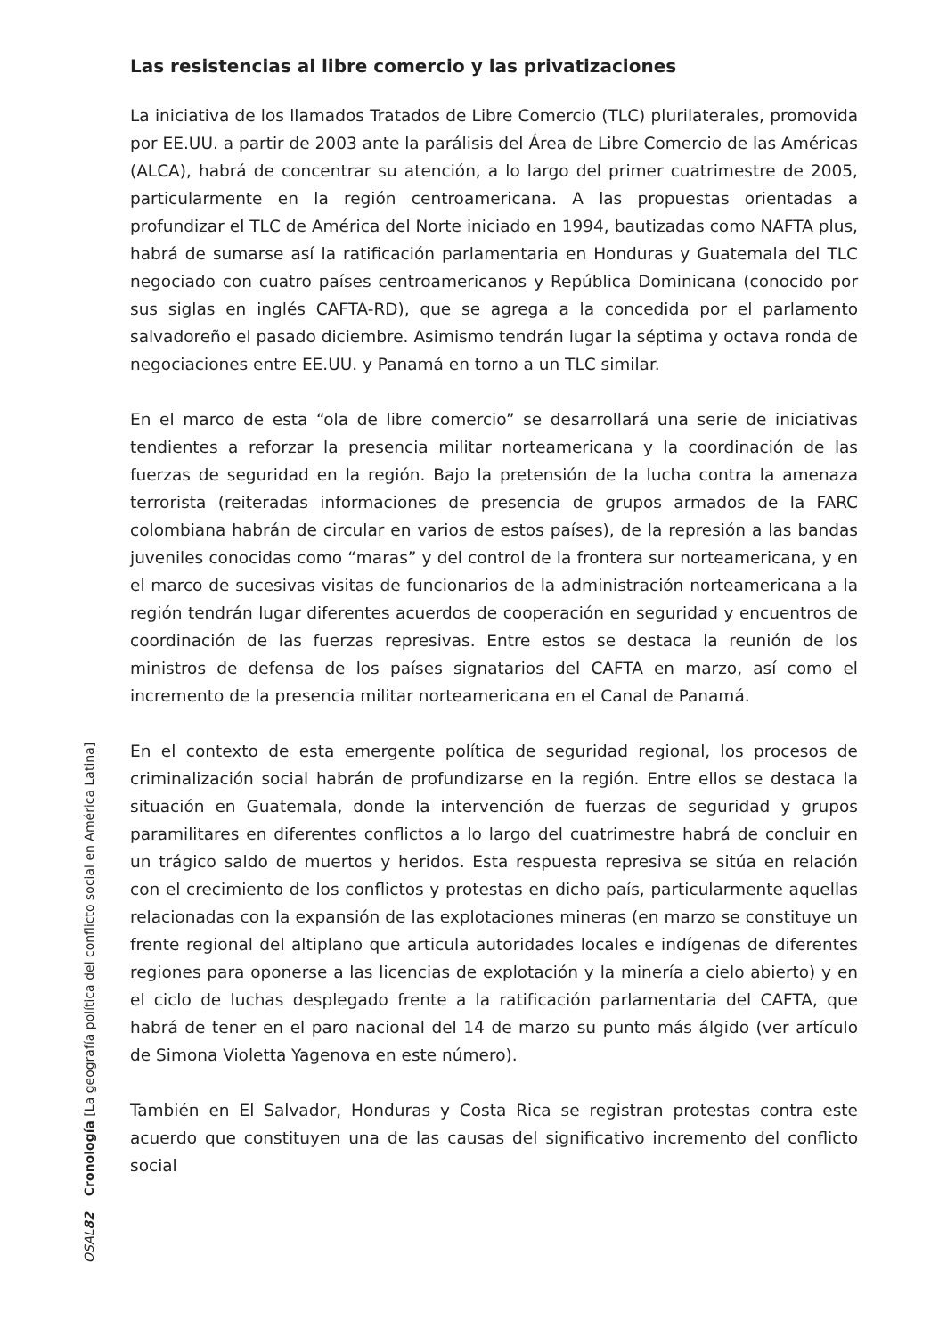Las resistencias al libre comercio y las privatizaciones
La iniciativa de los llamados Tratados de Libre Comercio (TLC) plurilaterales, promovida por EE.UU. a partir de 2003 ante la parálisis del Área de Libre Comercio de las Américas (ALCA), habrá de concentrar su atención, a lo largo del primer cuatrimestre de 2005, particularmente en la región centroamericana. A las propuestas orientadas a profundizar el TLC de América del Norte iniciado en 1994, bautizadas como NAFTA plus, habrá de sumarse así la ratificación parlamentaria en Honduras y Guatemala del TLC negociado con cuatro países centroamericanos y República Dominicana (conocido por sus siglas en inglés CAFTA-RD), que se agrega a la concedida por el parlamento salvadoreño el pasado diciembre. Asimismo tendrán lugar la séptima y octava ronda de negociaciones entre EE.UU. y Panamá en torno a un TLC similar.
En el marco de esta “ola de libre comercio” se desarrollará una serie de iniciativas tendientes a reforzar la presencia militar norteamericana y la coordinación de las fuerzas de seguridad en la región. Bajo la pretensión de la lucha contra la amenaza terrorista (reiteradas informaciones de presencia de grupos armados de la FARC colombiana habrán de circular en varios de estos países), de la represión a las bandas juveniles conocidas como “maras” y del control de la frontera sur norteamericana, y en el marco de sucesivas visitas de funcionarios de la administración norteamericana a la región tendrán lugar diferentes acuerdos de cooperación en seguridad y encuentros de coordinación de las fuerzas represivas. Entre estos se destaca la reunión de los ministros de defensa de los países signatarios del CAFTA en marzo, así como el incremento de la presencia militar norteamericana en el Canal de Panamá.
En el contexto de esta emergente política de seguridad regional, los procesos de criminalización social habrán de profundizarse en la región. Entre ellos se destaca la situación en Guatemala, donde la intervención de fuerzas de seguridad y grupos paramilitares en diferentes conflictos a lo largo del cuatrimestre habrá de concluir en un trágico saldo de muertos y heridos. Esta respuesta represiva se sitúa en relación con el crecimiento de los conflictos y protestas en dicho país, particularmente aquellas relacionadas con la expansión de las explotaciones mineras (en marzo se constituye un frente regional del altiplano que articula autoridades locales e indígenas de diferentes regiones para oponerse a las licencias de explotación y la minería a cielo abierto) y en el ciclo de luchas desplegado frente a la ratificación parlamentaria del CAFTA, que habrá de tener en el paro nacional del 14 de marzo su punto más álgido (ver artículo de Simona Violetta Yagenova en este número).
También en El Salvador, Honduras y Costa Rica se registran protestas contra este acuerdo que constituyen una de las causas del significativo incremento del conflicto social
OSAL 82 Cronología [La geografía política del conflicto social en América Latina]